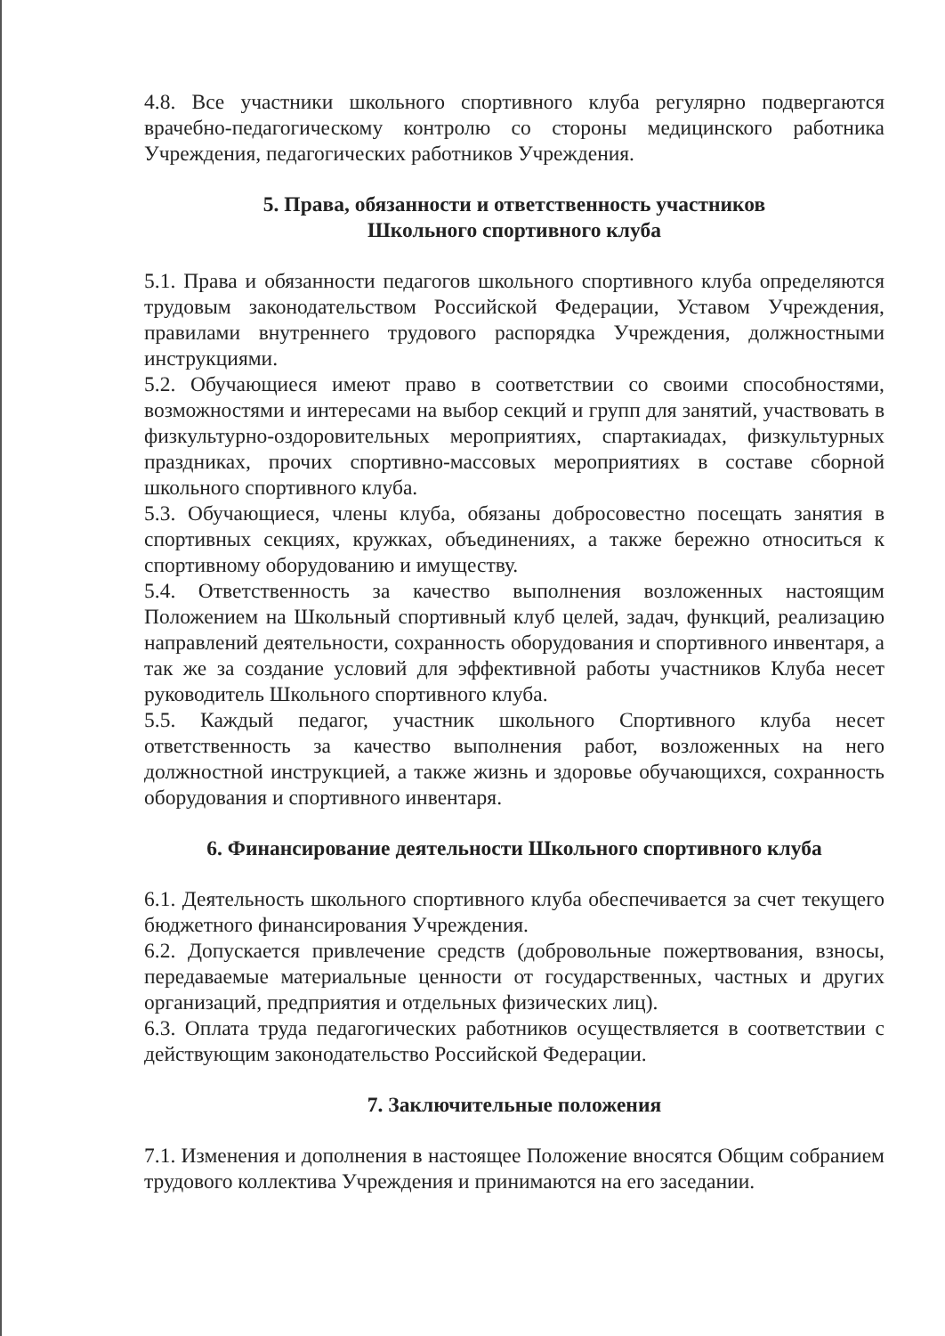4.8. Все участники школьного спортивного клуба регулярно подвергаются врачебно-педагогическому контролю со стороны медицинского работника Учреждения, педагогических работников Учреждения.
5. Права, обязанности и ответственность участников
Школьного спортивного клуба
5.1. Права и обязанности педагогов школьного спортивного клуба определяются трудовым законодательством Российской Федерации, Уставом Учреждения, правилами внутреннего трудового распорядка Учреждения, должностными инструкциями.
5.2. Обучающиеся имеют право в соответствии со своими способностями, возможностями и интересами на выбор секций и групп для занятий, участвовать в физкультурно-оздоровительных мероприятиях, спартакиадах, физкультурных праздниках, прочих спортивно-массовых мероприятиях в составе сборной школьного спортивного клуба.
5.3. Обучающиеся, члены клуба, обязаны добросовестно посещать занятия в спортивных секциях, кружках, объединениях, а также бережно относиться к спортивному оборудованию и имуществу.
5.4. Ответственность за качество выполнения возложенных настоящим Положением на Школьный спортивный клуб целей, задач, функций, реализацию направлений деятельности, сохранность оборудования и спортивного инвентаря, а так же за создание условий для эффективной работы участников Клуба несет руководитель Школьного спортивного клуба.
5.5. Каждый педагог, участник школьного Спортивного клуба несет ответственность за качество выполнения работ, возложенных на него должностной инструкцией, а также жизнь и здоровье обучающихся, сохранность оборудования и спортивного инвентаря.
6. Финансирование деятельности Школьного спортивного клуба
6.1. Деятельность школьного спортивного клуба обеспечивается за счет текущего бюджетного финансирования Учреждения.
6.2. Допускается привлечение средств (добровольные пожертвования, взносы, передаваемые материальные ценности от государственных, частных и других организаций, предприятия и отдельных физических лиц).
6.3. Оплата труда педагогических работников осуществляется в соответствии с действующим законодательство Российской Федерации.
7. Заключительные положения
7.1. Изменения и дополнения в настоящее Положение вносятся Общим собранием трудового коллектива Учреждения и принимаются на его заседании.